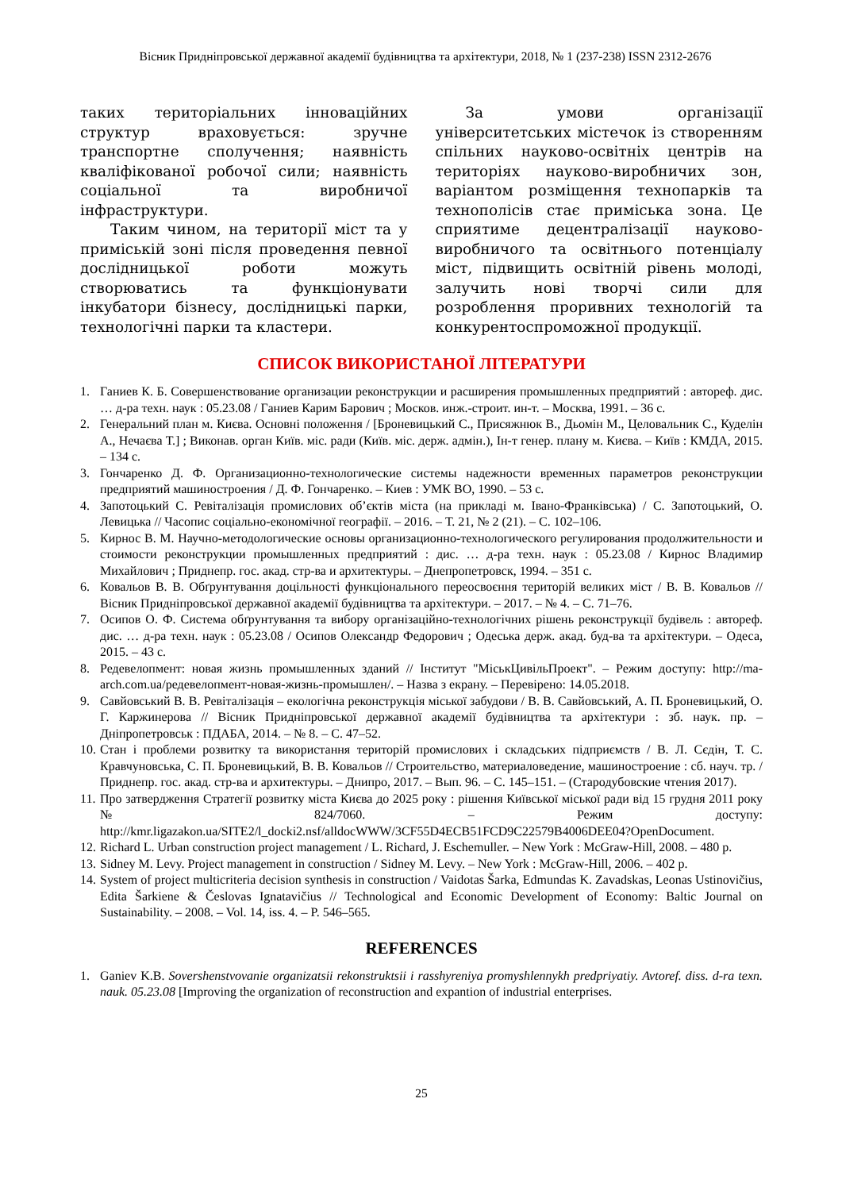Вісник Придніпровської державної академії будівництва та архітектури, 2018, № 1 (237-238) ISSN 2312-2676
таких територіальних інноваційних структур враховується: зручне транспортне сполучення; наявність кваліфікованої робочої сили; наявність соціальної та виробничої інфраструктури.
Таким чином, на території міст та у приміській зоні після проведення певної дослідницької роботи можуть створюватись та функціонувати інкубатори бізнесу, дослідницькі парки, технологічні парки та кластери.
За умови організації університетських містечок із створенням спільних науково-освітніх центрів на територіях науково-виробничих зон, варіантом розміщення технопарків та технополісів стає приміська зона. Це сприятиме децентралізації науково-виробничого та освітнього потенціалу міст, підвищить освітній рівень молоді, залучить нові творчі сили для розроблення проривних технологій та конкурентоспроможної продукції.
СПИСОК ВИКОРИСТАНОЇ ЛІТЕРАТУРИ
1. Ганиев К. Б. Совершенствование организации реконструкции и расширения промышленных предприятий : автореф. дис. … д-ра техн. наук : 05.23.08 / Ганиев Карим Барович ; Москов. инж.-строит. ин-т. – Москва, 1991. – 36 с.
2. Генеральний план м. Києва. Основні положення / [Броневицький С., Присяжнюк В., Дьомін М., Целовальник С., Куделін А., Нечаєва Т.] ; Виконав. орган Київ. міс. ради (Київ. міс. держ. адмін.), Ін-т генер. плану м. Києва. – Київ : КМДА, 2015. – 134 с.
3. Гончаренко Д. Ф. Организационно-технологические системы надежности временных параметров реконструкции предприятий машиностроения / Д. Ф. Гончаренко. – Киев : УМК ВО, 1990. – 53 с.
4. Запотоцький С. Ревіталізація промислових об’єктів міста (на прикладі м. Івано-Франківська) / С. Запотоцький, О. Левицька // Часопис соціально-економічної географії. – 2016. – Т. 21, № 2 (21). – С. 102–106.
5. Кирнос В. М. Научно-методологические основы организационно-технологического регулирования продолжительности и стоимости реконструкции промышленных предприятий : дис. … д-ра техн. наук : 05.23.08 / Кирнос Владимир Михайлович ; Приднепр. гос. акад. стр-ва и архитектуры. – Днепропетровск, 1994. – 351 с.
6. Ковальов В. В. Обґрунтування доцільності функціонального переосвоєння територій великих міст / В. В. Ковальов // Вісник Придніпровської державної академії будівництва та архітектури. – 2017. – № 4. – С. 71–76.
7. Осипов О. Ф. Система обґрунтування та вибору організаційно-технологічних рішень реконструкції будівель : автореф. дис. … д-ра техн. наук : 05.23.08 / Осипов Олександр Федорович ; Одеська держ. акад. буд-ва та архітектури. – Одеса, 2015. – 43 с.
8. Редевелопмент: новая жизнь промышленных зданий // Інститут "МіськЦивільПроект". – Режим доступу: http://ma-arch.com.ua/редевелопмент-новая-жизнь-промышлен/. – Назва з екрану. – Перевірено: 14.05.2018.
9. Савйовський В. В. Ревіталізація – екологічна реконструкція міської забудови / В. В. Савйовський, А. П. Броневицький, О. Г. Каржинерова // Вісник Придніпровської державної академії будівництва та архітектури : зб. наук. пр. – Дніпропетровськ : ПДАБА, 2014. – № 8. – С. 47–52.
10. Стан і проблеми розвитку та використання територій промислових і складських підприємств / В. Л. Сєдін, Т. С. Кравчуновська, С. П. Броневицький, В. В. Ковальов // Строительство, материаловедение, машиностроение : сб. науч. тр. / Приднепр. гос. акад. стр-ва и архитектуры. – Днипро, 2017. – Вып. 96. – С. 145–151. – (Стародубовские чтения 2017).
11. Про затвердження Стратегії розвитку міста Києва до 2025 року : рішення Київської міської ради від 15 грудня 2011 року № 824/7060. – Режим доступу: http://kmr.ligazakon.ua/SITE2/l_docki2.nsf/alldocWWW/3CF55D4ECB51FCD9C22579B4006DEE04?OpenDocument.
12. Richard L. Urban construction project management / L. Richard, J. Eschemuller. – New York : McGraw-Hill, 2008. – 480 p.
13. Sidney M. Levy. Project management in construction / Sidney M. Levy. – New York : McGraw-Hill, 2006. – 402 p.
14. System of project multicriteria decision synthesis in construction / Vaidotas Šarka, Edmundas K. Zavadskas, Leonas Ustinovičius, Edita Šarkiene & Česlovas Ignatavičius // Technological and Economic Development of Economy: Baltic Journal on Sustainability. – 2008. – Vol. 14, iss. 4. – P. 546–565.
REFERENCES
1. Ganiev K.B. Sovershenstvovanie organizatsii rekonstruktsii i rasshyreniya promyshlennykh predpriyatiy. Avtoref. diss. d-ra texn. nauk. 05.23.08 [Improving the organization of reconstruction and expantion of industrial enterprises.
25